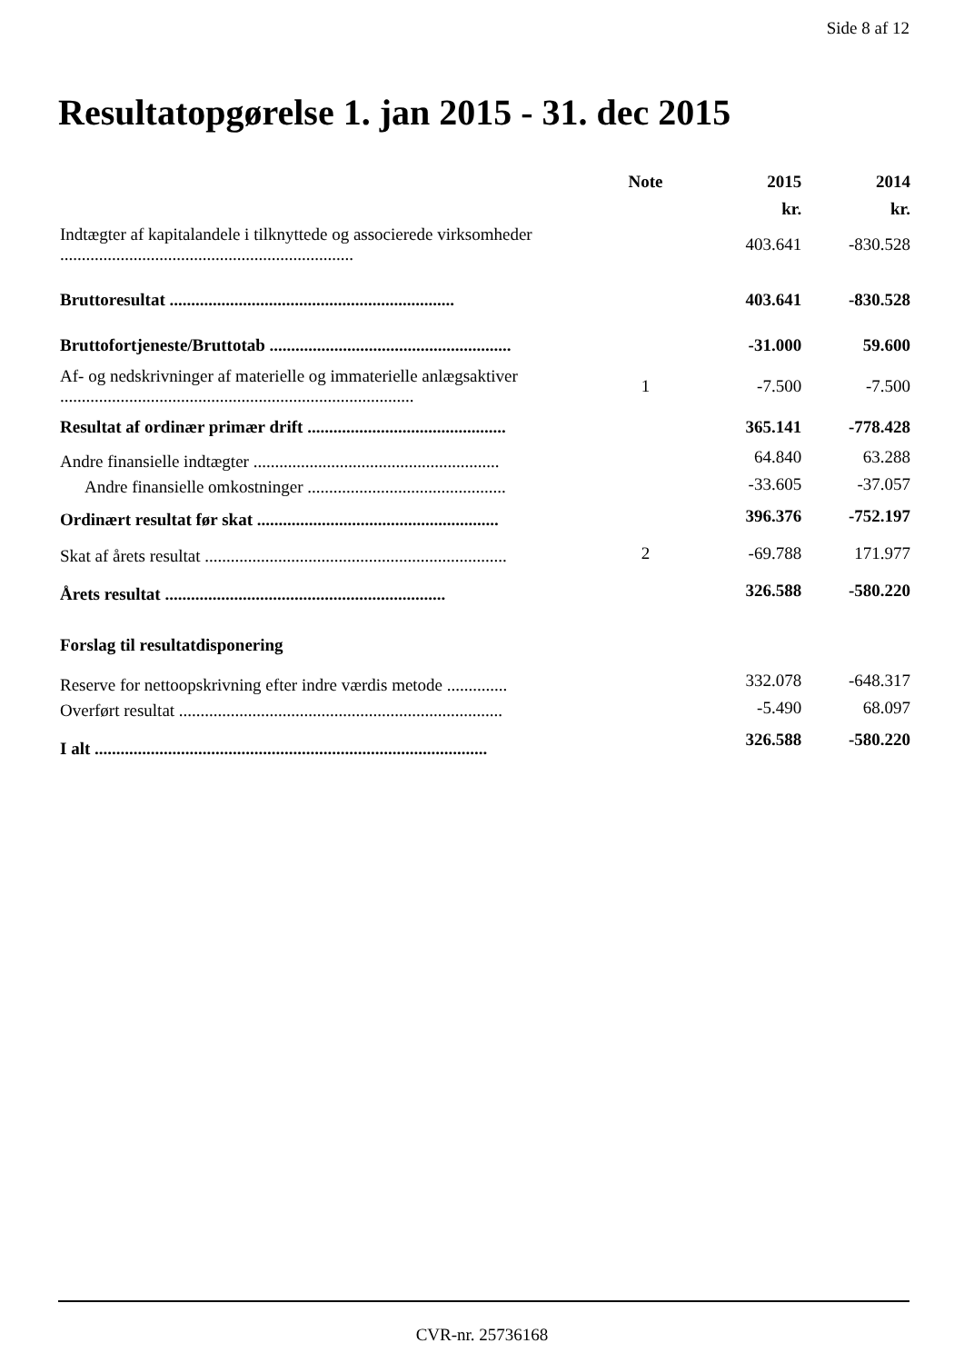Side 8 af 12
Resultatopgørelse 1. jan 2015 - 31. dec 2015
| | Note | 2015 | 2014 |
| --- | --- | --- | --- |
| | | kr. | kr. |
| Indtægter af kapitalandele i tilknyttede og associerede virksomheder .................................................................... | | 403.641 | -830.528 |
| Bruttoresultat .................................................................. | | 403.641 | -830.528 |
| Bruttofortjeneste/Bruttotab ........................................................ | | -31.000 | 59.600 |
| Af- og nedskrivninger af materielle og immaterielle anlægsaktiver .................................................................................. | 1 | -7.500 | -7.500 |
| Resultat af ordinær primær drift .............................................. | | 365.141 | -778.428 |
| Andre finansielle indtægter ......................................................... | | 64.840 | 63.288 |
| Andre finansielle omkostninger .............................................. | | -33.605 | -37.057 |
| Ordinært resultat før skat ........................................................ | | 396.376 | -752.197 |
| Skat af årets resultat ...................................................................... | 2 | -69.788 | 171.977 |
| Årets resultat ................................................................. | | 326.588 | -580.220 |
| Forslag til resultatdisponering | | | |
| Reserve for nettoopskrivning efter indre værdis metode .............. | | 332.078 | -648.317 |
| Overført resultat ........................................................................... | | -5.490 | 68.097 |
| I alt ........................................................................................... | | 326.588 | -580.220 |
CVR-nr. 25736168